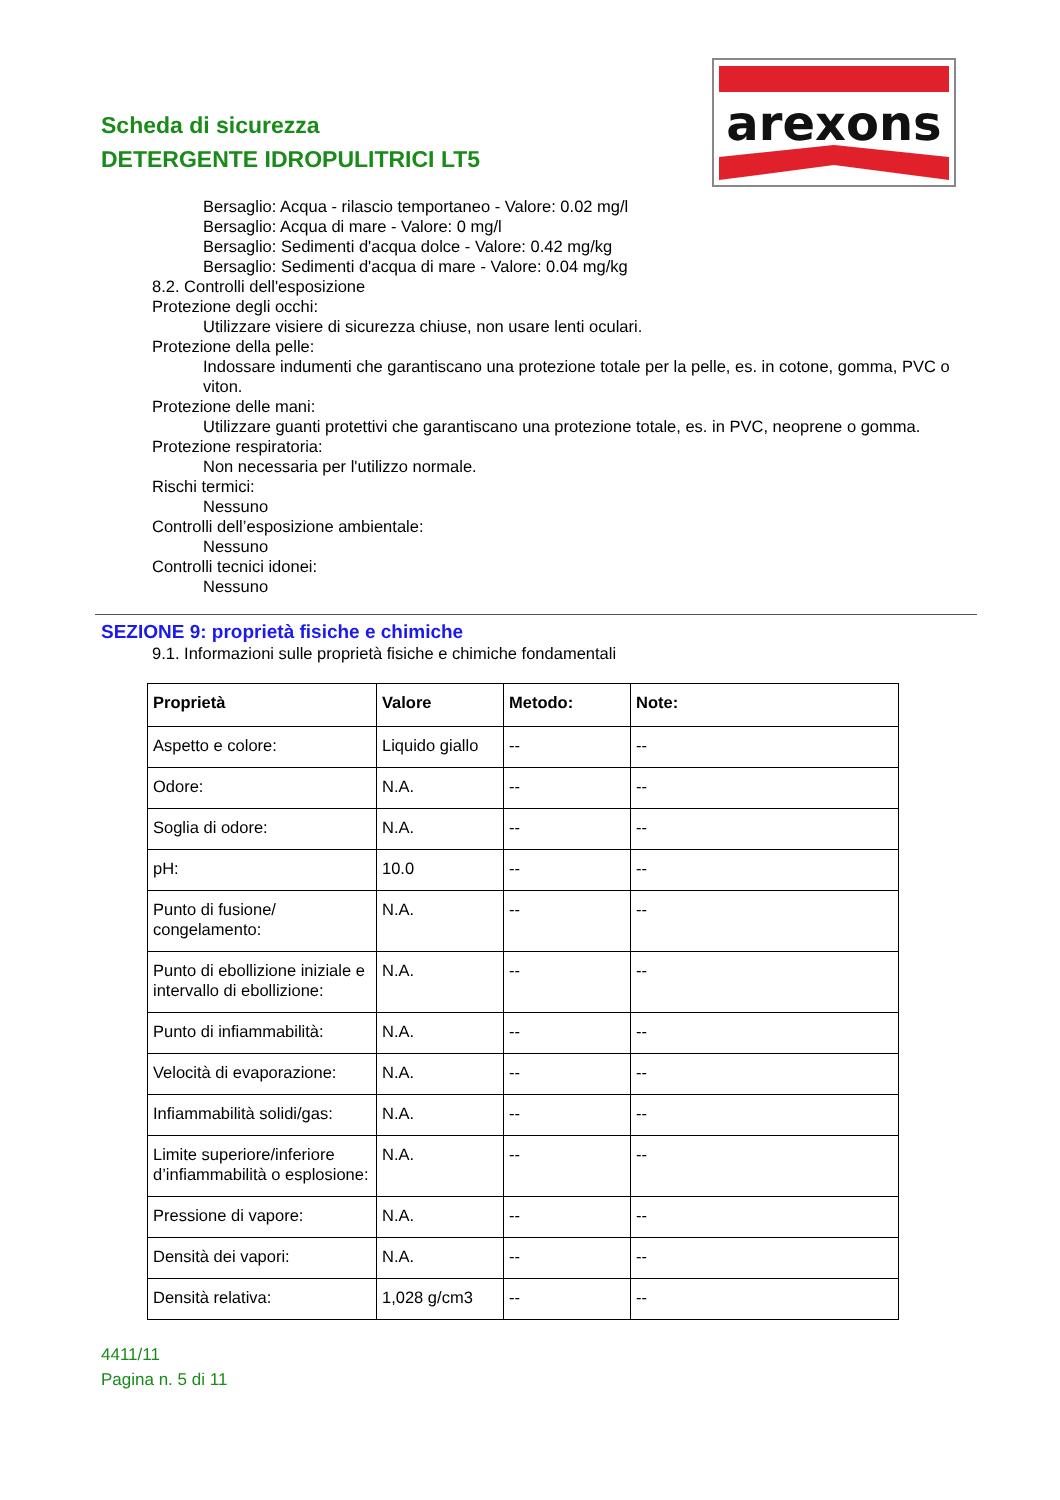Scheda di sicurezza
DETERGENTE IDROPULITRICI LT5
arexons
Bersaglio: Acqua - rilascio temportaneo - Valore: 0.02 mg/l
Bersaglio: Acqua di mare - Valore: 0 mg/l
Bersaglio: Sedimenti d'acqua dolce - Valore: 0.42 mg/kg
Bersaglio: Sedimenti d'acqua di mare - Valore: 0.04 mg/kg
8.2. Controlli dell'esposizione
Protezione degli occhi:
Utilizzare visiere di sicurezza chiuse, non usare lenti oculari.
Protezione della pelle:
Indossare indumenti che garantiscano una protezione totale per la pelle, es. in cotone, gomma, PVC o viton.
Protezione delle mani:
Utilizzare guanti protettivi che garantiscano una protezione totale, es. in PVC, neoprene o gomma.
Protezione respiratoria:
Non necessaria per l'utilizzo normale.
Rischi termici:
Nessuno
Controlli dell’esposizione ambientale:
Nessuno
Controlli tecnici idonei:
Nessuno
SEZIONE 9: proprietà fisiche e chimiche
9.1. Informazioni sulle proprietà fisiche e chimiche fondamentali
| Proprietà | Valore | Metodo: | Note: |
| --- | --- | --- | --- |
| Aspetto e colore: | Liquido giallo | -- | -- |
| Odore: | N.A. | -- | -- |
| Soglia di odore: | N.A. | -- | -- |
| pH: | 10.0 | -- | -- |
| Punto di fusione/ congelamento: | N.A. | -- | -- |
| Punto di ebollizione iniziale e intervallo di ebollizione: | N.A. | -- | -- |
| Punto di infiammabilità: | N.A. | -- | -- |
| Velocità di evaporazione: | N.A. | -- | -- |
| Infiammabilità solidi/gas: | N.A. | -- | -- |
| Limite superiore/inferiore d’infiammabilità o esplosione: | N.A. | -- | -- |
| Pressione di vapore: | N.A. | -- | -- |
| Densità dei vapori: | N.A. | -- | -- |
| Densità relativa: | 1,028 g/cm3 | -- | -- |
4411/11
Pagina n. 5 di 11